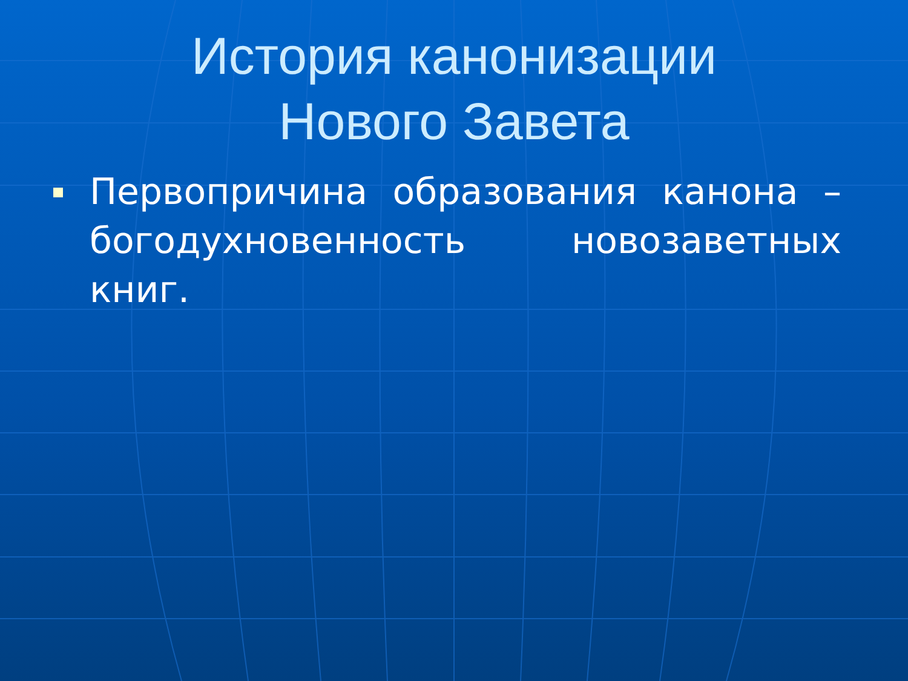История канонизации
Нового Завета
Первопричина образования канона – богодухновенность новозаветных книг.